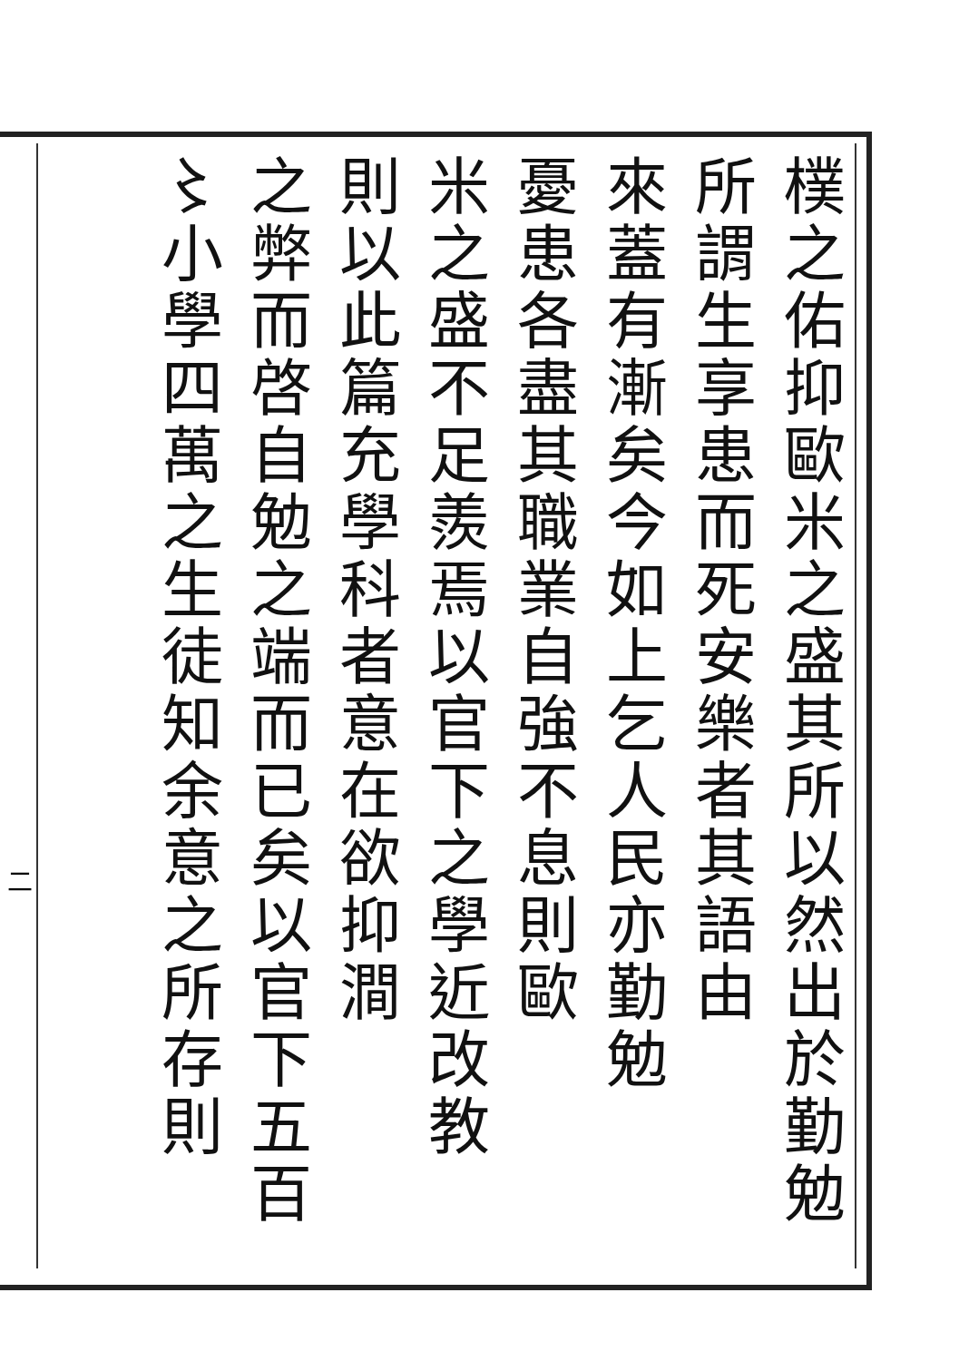樸之佑抑歐米之盛其所以然出於勤勉
所謂生享患而死安樂者其語由
來蓋有漸矣今如上乞人民亦勤勉
憂患各盡其職業自強不息則歐
米之盛不足羨焉以官下之學近改教
則以此篇充學科者意在欲抑澗
之弊而啓自勉之端而已矣以官下五百
〻小學四萬之生徒知余意之所存則
二